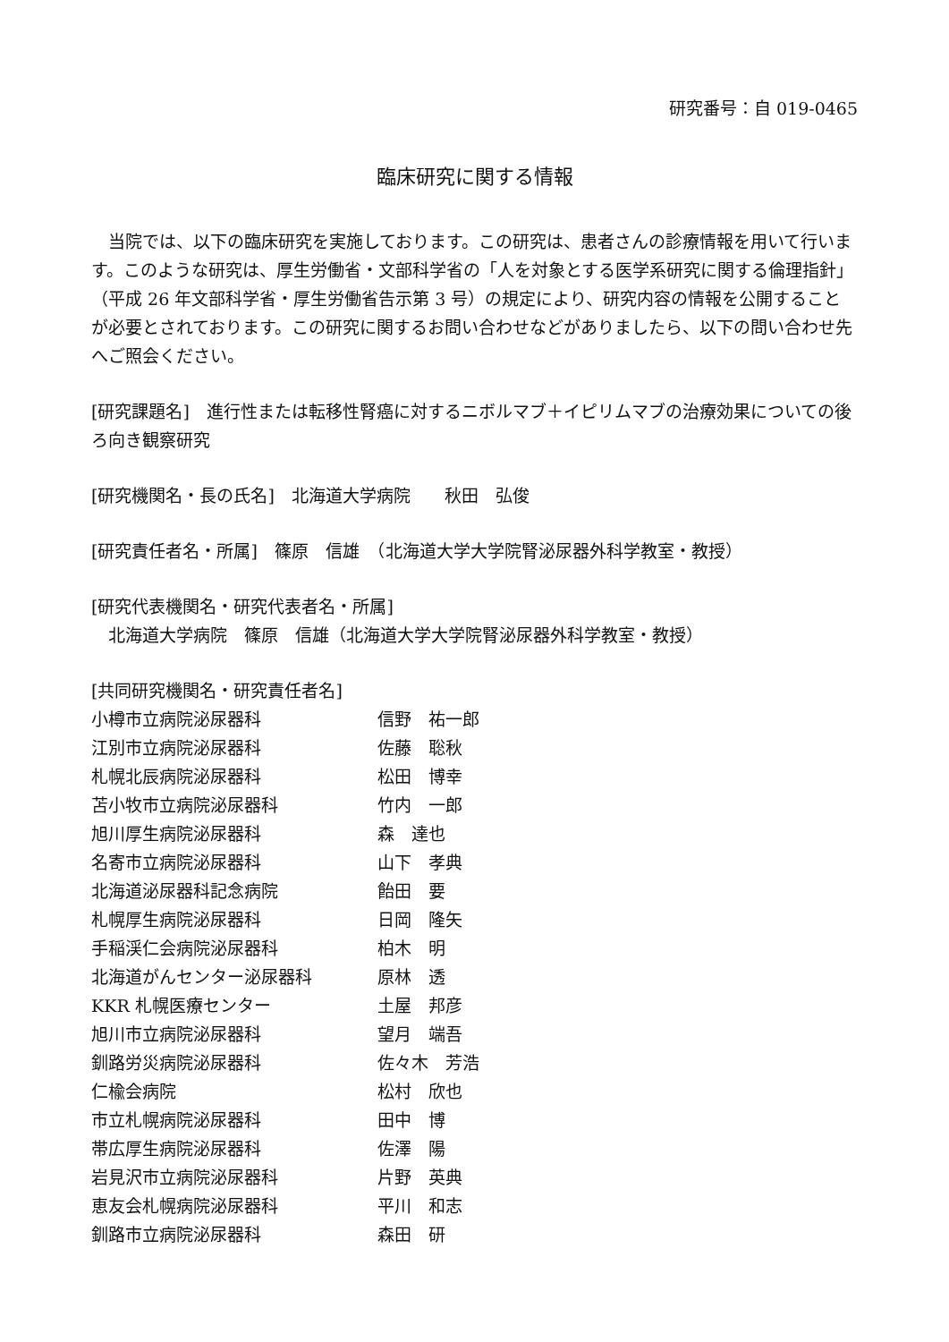研究番号：自 019-0465
臨床研究に関する情報
　当院では、以下の臨床研究を実施しております。この研究は、患者さんの診療情報を用いて行います。このような研究は、厚生労働省・文部科学省の「人を対象とする医学系研究に関する倫理指針」（平成 26 年文部科学省・厚生労働省告示第 3 号）の規定により、研究内容の情報を公開することが必要とされております。この研究に関するお問い合わせなどがありましたら、以下の問い合わせ先へご照会ください。
[研究課題名]　進行性または転移性腎癌に対するニボルマブ＋イピリムマブの治療効果についての後ろ向き観察研究
[研究機関名・長の氏名]　北海道大学病院　　秋田　弘俊
[研究責任者名・所属]　篠原　信雄　（北海道大学大学院腎泌尿器外科学教室・教授）
[研究代表機関名・研究代表者名・所属]
　北海道大学病院　篠原　信雄（北海道大学大学院腎泌尿器外科学教室・教授）
[共同研究機関名・研究責任者名]
| 小樽市立病院泌尿器科 | 信野 祐一郎 |
| 江別市立病院泌尿器科 | 佐藤 聡秋 |
| 札幌北辰病院泌尿器科 | 松田 博幸 |
| 苫小牧市立病院泌尿器科 | 竹内 一郎 |
| 旭川厚生病院泌尿器科 | 森 達也 |
| 名寄市立病院泌尿器科 | 山下 孝典 |
| 北海道泌尿器科記念病院 | 飴田 要 |
| 札幌厚生病院泌尿器科 | 日岡 隆矢 |
| 手稲渓仁会病院泌尿器科 | 柏木 明 |
| 北海道がんセンター泌尿器科 | 原林 透 |
| KKR 札幌医療センター | 土屋 邦彦 |
| 旭川市立病院泌尿器科 | 望月 端吾 |
| 釧路労災病院泌尿器科 | 佐々木 芳浩 |
| 仁楡会病院 | 松村 欣也 |
| 市立札幌病院泌尿器科 | 田中 博 |
| 帯広厚生病院泌尿器科 | 佐澤 陽 |
| 岩見沢市立病院泌尿器科 | 片野 英典 |
| 恵友会札幌病院泌尿器科 | 平川 和志 |
| 釧路市立病院泌尿器科 | 森田 研 |